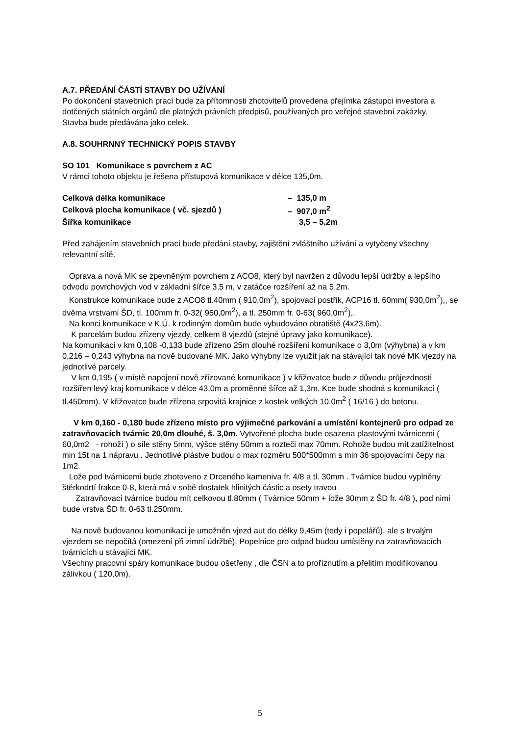A.7. PŘEDÁNÍ ČÁSTÍ STAVBY DO UŽÍVÁNÍ
Po dokončení stavebních prací bude za přítomnosti zhotovitelů provedena přejímka zástupci investora a dotčených státních orgánů dle platných právních předpisů, používaných pro veřejné stavební zakázky.
Stavba bude předávána jako celek.
A.8. SOUHRNNÝ TECHNICKÝ POPIS STAVBY
SO 101 Komunikace s povrchem z AC
V rámci tohoto objektu je řešena přístupová komunikace v délce 135,0m.
| Celková délka komunikace | – 135,0 m |
| Celková plocha komunikace ( vč. sjezdů ) | – 907,0 m<sup>2</sup> |
| Šířka komunikace | 3,5 – 5,2m |
Před zahájením stavebních prací bude předání stavby, zajištění zvláštního užívání a vytyčeny všechny relevantní sítě.
Oprava a nová MK se zpevněným povrchem z ACO8, který byl navržen z důvodu lepší údržby a lepšího odvodu povrchových vod v základní šířce 3,5 m, v zatáčce rozšíření až na 5,2m.
Konstrukce komunikace bude z ACO8 tl.40mm ( 910,0m<sup>2</sup>), spojovací postřik, ACP16 tl. 60mm( 930,0m<sup>2</sup>),, se dvěma vrstvami ŠD, tl. 100mm fr. 0-32( 950,0m<sup>2</sup>), a tl. 250mm fr. 0-63( 960,0m<sup>2</sup>),.
Na konci komunikace v K.Ú. k rodinným domům bude vybudováno obratiště (4x23,6m).
K parcelám budou zřízeny vjezdy, celkem 8 vjezdů (stejné úpravy jako komunikace).
Na komunikaci v km 0,108 -0,133 bude zřízeno 25m dlouhé rozšíření komunikace o 3,0m (výhybna) a v km 0,216 – 0,243 výhybna na nově budované MK. Jako výhybny lze využít jak na stávající tak nové MK vjezdy na jednotlivé parcely.
V km 0,195 ( v místě napojení nově zřizované komunikace ) v křižovatce bude z důvodu průjezdnosti rozšířen levý kraj komunikace v délce 43,0m a proměnné šířce až 1,3m. Kce bude shodná s komunikací ( tl.450mm). V křižovatce bude zřízena srpovitá krajnice z kostek velkých 10,0m<sup>2</sup> ( 16/16 ) do betonu.
V km 0,160 - 0,180 bude zřízeno místo pro výjimečné parkování a umístění kontejnerů pro odpad ze zatravňovacích tvárnic 20,0m dlouhé, š. 3,0m. Vytvořené plocha bude osazena plastovými tvárnicemi ( 60,0m2 - rohoží ) o síle stěny 5mm, výšce stěny 50mm a rozteči max 70mm. Rohože budou mít zatížitelnost min 15t na 1 nápravu . Jednotlivé plástve budou o max rozměru 500*500mm s min 36 spojovacími čepy na 1m2.
Lože pod tvárnicemi bude zhotoveno z Drceného kameniva fr. 4/8 a tl. 30mm . Tvárnice budou vyplněny štěrkodrtí frakce 0-8, která má v sobě dostatek hlinitých částic a osety travou
Zatravňovací tvárnice budou mít celkovou tl.80mm ( Tvárnice 50mm + lože 30mm z ŠD fr. 4/8 ), pod nimi bude vrstva ŠD fr. 0-63 tl.250mm.
Na nově budovanou komunikaci je umožněn vjezd aut do délky 9,45m (tedy i popelářů), ale s trvalým vjezdem se nepočítá (omezení při zimní údržbě). Popelnice pro odpad budou umístěny na zatravňovacích tvárnicích u stávající MK.
Všechny pracovní spáry komunikace budou ošetřeny , dle ČSN a to proříznutím a přelitím modifikovanou zálivkou ( 120,0m).
5